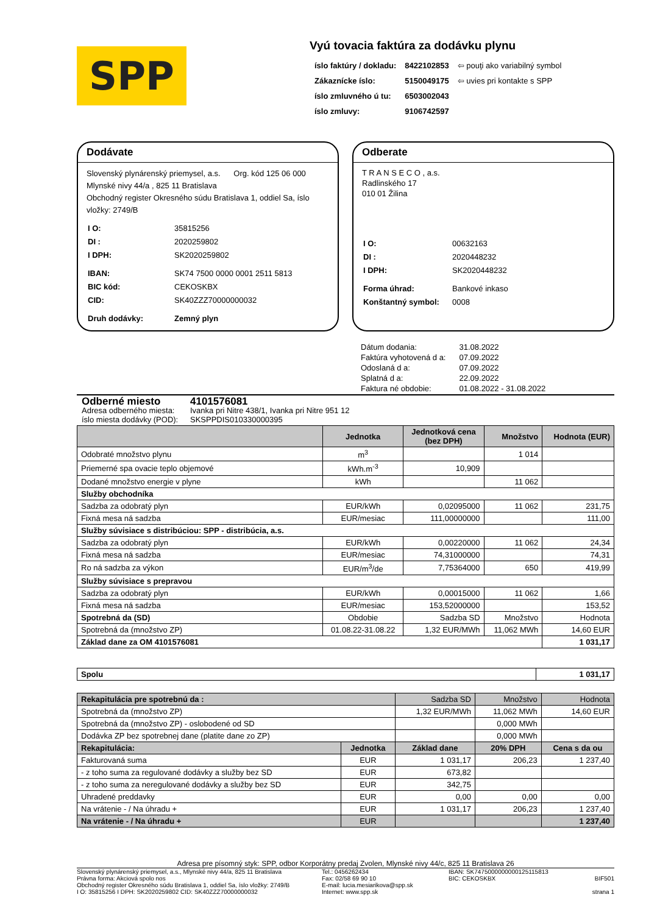SPP
Vyú tovacia faktúra za dodávku plynu
| íslo faktúry / dokladu: | 8422102853 | ⇦ pouţi ako variabilný symbol |
| Zákaznícke íslo: | 5150049175 | ⇦ uvies pri kontakte s SPP |
| íslo zmluvného ú tu: | 6503002043 | |
| íslo zmluvy: | 9106742597 | |
Dodávate
Slovenský plynárenský priemysel, a.s. Org. kód 125 06 000
Mlynské nivy 44/a , 825 11 Bratislava
Obchodný register Okresného súdu Bratislava 1, oddiel Sa, íslo vložky: 2749/B
| I O: | 35815256 |
| DI : | 2020259802 |
| I DPH: | SK2020259802 |
| IBAN: | SK74 7500 0000 0001 2511 5813 |
| BIC kód: | CEKOSKBX |
| CID: | SK40ZZZ70000000032 |
| Druh dodávky: | Zemný plyn |
Odberate
T R A N S E C O , a.s.
Radlinského 17
010 01 Žilina
| I O: | 00632163 |
| DI : | 2020448232 |
| I DPH: | SK2020448232 |
| Forma úhrad: | Bankové inkaso |
| Konštantný symbol: | 0008 |
| Dátum dodania: | 31.08.2022 |
| Faktúra vyhotovená d a: | 07.09.2022 |
| Odoslaná d a: | 07.09.2022 |
| Splatná d a: | 22.09.2022 |
| Faktura né obdobie: | 01.08.2022 - 31.08.2022 |
Odberné miesto 4101576081
Adresa odberného miesta: Ivanka pri Nitre 438/1, Ivanka pri Nitre 951 12
íslo miesta dodávky (POD): SKSPPDIS010330000395
| | Jednotka | Jednotková cena (bez DPH) | Množstvo | Hodnota (EUR) |
| --- | --- | --- | --- | --- |
| Odobraté množstvo plynu | m<sup>3</sup> | | 1 014 | |
| Priemerné spa ovacie teplo objemové | kWh.m<sup>-3</sup> | 10,909 | | |
| Dodané množstvo energie v plyne | kWh | | 11 062 | |
| Služby obchodníka | | | | |
| Sadzba za odobratý plyn | EUR/kWh | 0,02095000 | 11 062 | 231,75 |
| Fixná mesa ná sadzba | EUR/mesiac | 111,00000000 | | 111,00 |
| Služby súvisiace s distribúciou: SPP - distribúcia, a.s. | | | | |
| Sadzba za odobratý plyn | EUR/kWh | 0,00220000 | 11 062 | 24,34 |
| Fixná mesa ná sadzba | EUR/mesiac | 74,31000000 | | 74,31 |
| Ro ná sadzba za výkon | EUR/m<sup>3</sup>/de | 7,75364000 | 650 | 419,99 |
| Služby súvisiace s prepravou | | | | |
| Sadzba za odobratý plyn | EUR/kWh | 0,00015000 | 11 062 | 1,66 |
| Fixná mesa ná sadzba | EUR/mesiac | 153,52000000 | | 153,52 |
| Spotrebná da (SD) | Obdobie | Sadzba SD | Množstvo | Hodnota |
| Spotrebná da (množstvo ZP) | 01.08.22-31.08.22 | 1,32 EUR/MWh | 11,062 MWh | 14,60 EUR |
| Základ dane za OM 4101576081 | | | | 1 031,17 |
| Spolu | 1 031,17 |
| Rekapitulácia pre spotrebnú da : | | Sadzba SD | Množstvo | Hodnota |
| Spotrebná da (množstvo ZP) | | 1,32 EUR/MWh | 11,062 MWh | 14,60 EUR |
| Spotrebná da (množstvo ZP) - oslobodené od SD | | | 0,000 MWh | |
| Dodávka ZP bez spotrebnej dane (platite dane zo ZP) | | | 0,000 MWh | |
| Rekapitulácia: | Jednotka | Základ dane | 20% DPH | Cena s da ou |
| Fakturovaná suma | EUR | 1 031,17 | 206,23 | 1 237,40 |
| - z toho suma za regulované dodávky a služby bez SD | EUR | 673,82 | | |
| - z toho suma za neregulované dodávky a služby bez SD | EUR | 342,75 | | |
| Uhradené preddavky | EUR | 0,00 | 0,00 | 0,00 |
| Na vrátenie - / Na úhradu + | EUR | 1 031,17 | 206,23 | 1 237,40 |
| Na vrátenie - / Na úhradu + | EUR | | | 1 237,40 |
Adresa pre písomný styk: SPP, odbor Korporátny predaj Zvolen, Mlynské nivy 44/c, 825 11 Bratislava 26
Slovenský plynárenský priemysel, a.s., Mlynské nivy 44/a, 825 11 Bratislava
Právna forma: Akciová spolo nos
Obchodný register Okresného súdu Bratislava 1, oddiel Sa, íslo vložky: 2749/B
I O: 35815256 I DPH: SK2020259802 CID: SK40ZZZ70000000032
Tel.: 0456262434
Fax: 02/58 69 90 10
E-mail: lucia.mesiarikova@spp.sk
Internet: www.spp.sk
IBAN: SK7475000000000125115813
BIC: CEKOSKBX
BIF501
strana 1